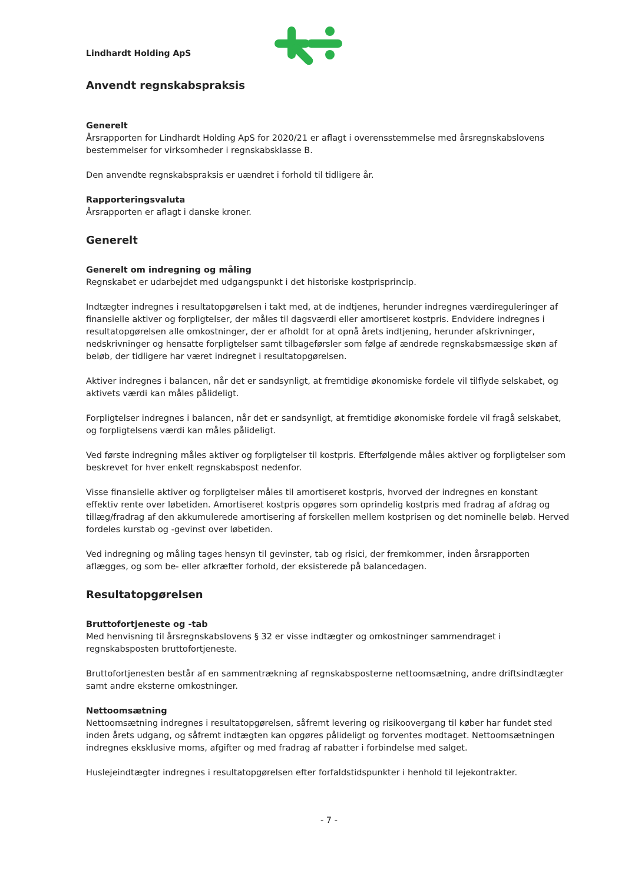Lindhardt Holding ApS
Anvendt regnskabspraksis
Generelt
Årsrapporten for Lindhardt Holding ApS for 2020/21 er aflagt i overensstemmelse med årsregnskabslovens bestemmelser for virksomheder i regnskabsklasse B.
Den anvendte regnskabspraksis er uændret i forhold til tidligere år.
Rapporteringsvaluta
Årsrapporten er aflagt i danske kroner.
Generelt
Generelt om indregning og måling
Regnskabet er udarbejdet med udgangspunkt i det historiske kostprisprincip.
Indtægter indregnes i resultatopgørelsen i takt med, at de indtjenes, herunder indregnes værdireguleringer af finansielle aktiver og forpligtelser, der måles til dagsværdi eller amortiseret kostpris. Endvidere indregnes i resultatopgørelsen alle omkostninger, der er afholdt for at opnå årets indtjening, herunder afskrivninger, nedskrivninger og hensatte forpligtelser samt tilbageførsler som følge af ændrede regnskabsmæssige skøn af beløb, der tidligere har været indregnet i resultatopgørelsen.
Aktiver indregnes i balancen, når det er sandsynligt, at fremtidige økonomiske fordele vil tilflyde selskabet, og aktivets værdi kan måles pålideligt.
Forpligtelser indregnes i balancen, når det er sandsynligt, at fremtidige økonomiske fordele vil fragå selskabet, og forpligtelsens værdi kan måles pålideligt.
Ved første indregning måles aktiver og forpligtelser til kostpris. Efterfølgende måles aktiver og forpligtelser som beskrevet for hver enkelt regnskabspost nedenfor.
Visse finansielle aktiver og forpligtelser måles til amortiseret kostpris, hvorved der indregnes en konstant effektiv rente over løbetiden. Amortiseret kostpris opgøres som oprindelig kostpris med fradrag af afdrag og tillæg/fradrag af den akkumulerede amortisering af forskellen mellem kostprisen og det nominelle beløb. Herved fordeles kurstab og -gevinst over løbetiden.
Ved indregning og måling tages hensyn til gevinster, tab og risici, der fremkommer, inden årsrapporten aflægges, og som be- eller afkræfter forhold, der eksisterede på balancedagen.
Resultatopgørelsen
Bruttofortjeneste og -tab
Med henvisning til årsregnskabslovens § 32 er visse indtægter og omkostninger sammendraget i regnskabsposten bruttofortjeneste.
Bruttofortjenesten består af en sammentrækning af regnskabsposterne nettoomsætning, andre driftsindtægter samt andre eksterne omkostninger.
Nettoomsætning
Nettoomsætning indregnes i resultatopgørelsen, såfremt levering og risikoovergang til køber har fundet sted inden årets udgang, og såfremt indtægten kan opgøres pålideligt og forventes modtaget. Nettoomsætningen indregnes eksklusive moms, afgifter og med fradrag af rabatter i forbindelse med salget.
Huslejeindtægter indregnes i resultatopgørelsen efter forfaldstidspunkter i henhold til lejekontrakter.
- 7 -